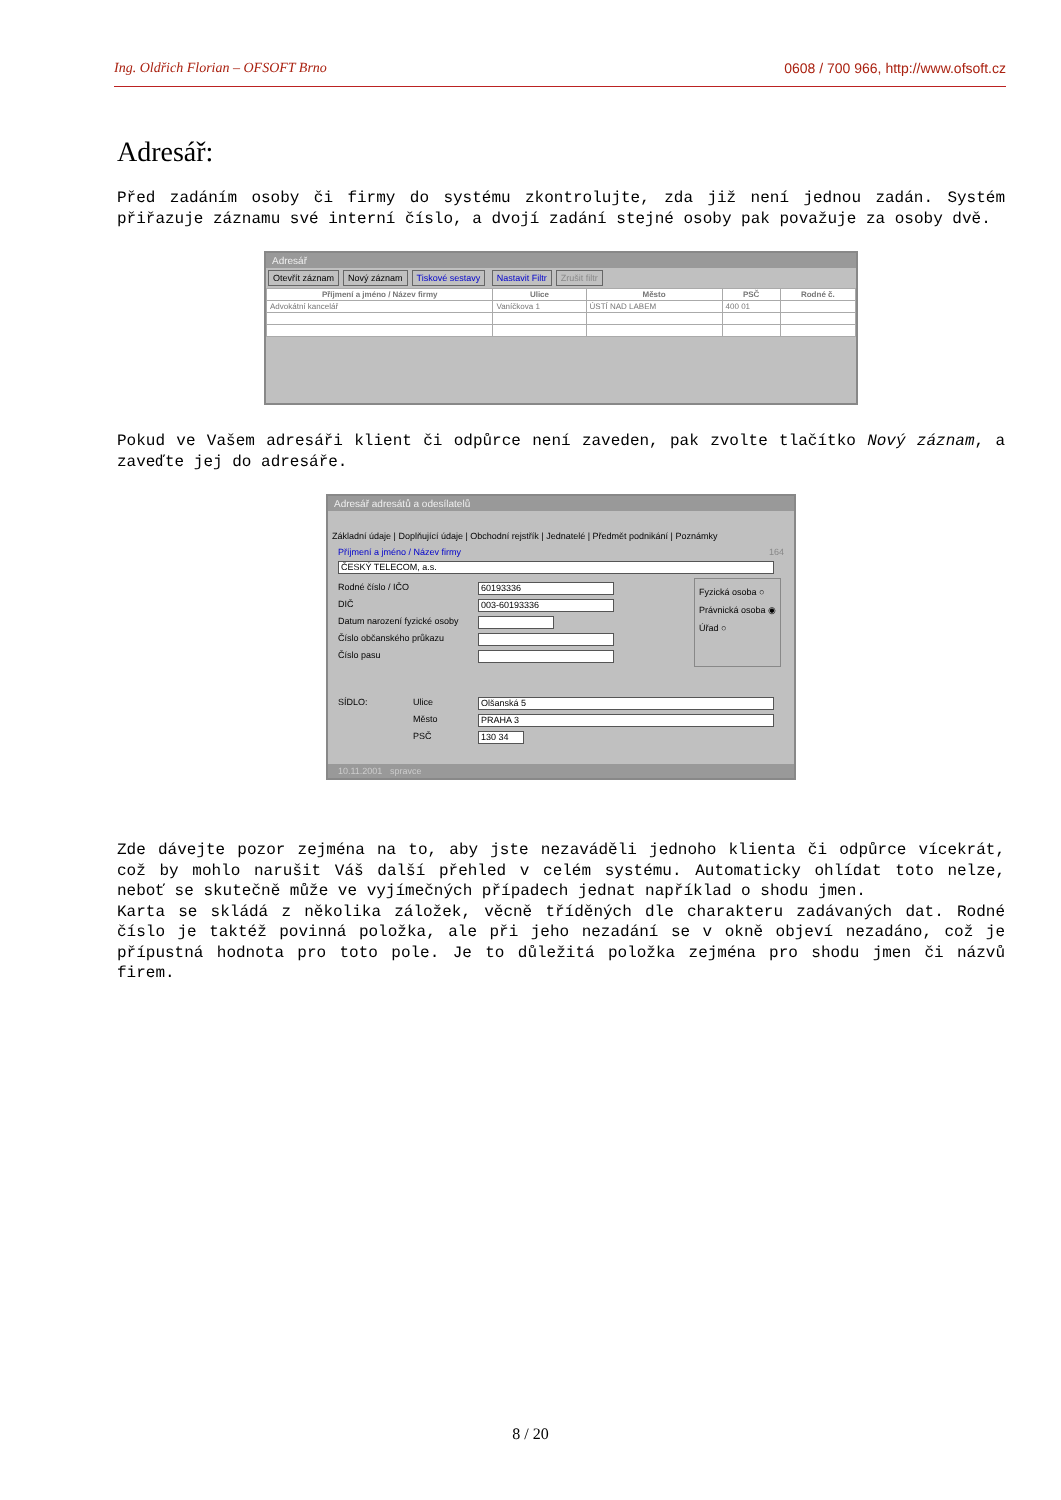Ing. Oldřich Florian – OFSOFT Brno 0608 / 700 966, http://www.ofsoft.cz
Adresář:
Před zadáním osoby či firmy do systému zkontrolujte, zda již není jednou zadán. Systém přiřazuje záznamu své interní číslo, a dvojí zadání stejné osoby pak považuje za osoby dvě.
Adresář
Otevřít záznam Nový záznam Tiskové sestavy Nastavit Filtr Zrušit filtr
| Příjmení a jméno / Název firmy | Ulice | Město | PSČ | Rodné č. |
| --- | --- | --- | --- | --- |
| Advokátní kancelář | Vaníčkova 1 | ÚSTÍ NAD LABEM | 400 01 | |
Pokud ve Vašem adresáři klient či odpůrce není zaveden, pak zvolte tlačítko Nový záznam, a zaveďte jej do adresáře.
Adresář adresátů a odesílatelů
Základní údaje | Doplňující údaje | Obchodní rejstřík | Jednatelé | Předmět podnikání | Poznámky
Příjmení a jméno / Název firmy 164
ČESKÝ TELECOM, a.s.
Rodné číslo / IČO
60193336
DIČ
003-60193336
Datum narození fyzické osoby
Číslo občanského průkazu
Číslo pasu
Fyzická osoba ○
Právnická osoba ◉
Úřad ○
SÍDLO: Ulice
Olšanská 5
Město
PRAHA 3
PSČ
130 34
10.11.2001 spravce
Zde dávejte pozor zejména na to, aby jste nezaváděli jednoho klienta či odpůrce vícekrát, což by mohlo narušit Váš další přehled v celém systému. Automaticky ohlídat toto nelze, neboť se skutečně může ve vyjímečných případech jednat například o shodu jmen.
Karta se skládá z několika záložek, věcně tříděných dle charakteru zadávaných dat. Rodné číslo je taktéž povinná položka, ale při jeho nezadání se v okně objeví nezadáno, což je přípustná hodnota pro toto pole. Je to důležitá položka zejména pro shodu jmen či názvů firem.
8 / 20